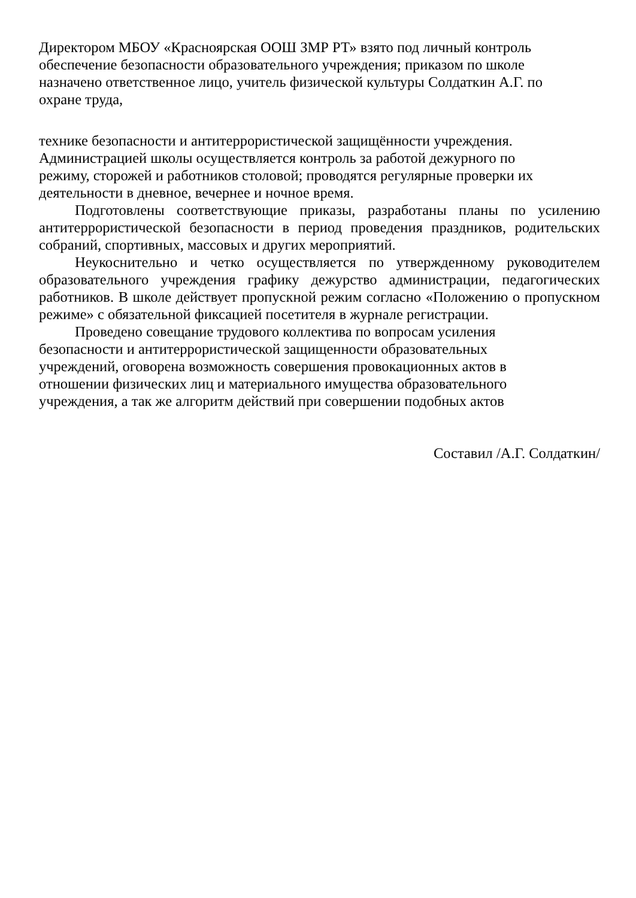Директором МБОУ «Красноярская ООШ ЗМР РТ» взято под личный контроль
обеспечение безопасности образовательного учреждения; приказом по школе
назначено ответственное лицо, учитель физической культуры Солдаткин А.Г. по
охране труда,
технике безопасности и антитеррористической защищённости учреждения.
Администрацией школы осуществляется контроль за работой дежурного по
режиму, сторожей и работников столовой; проводятся регулярные проверки их
деятельности в дневное, вечернее и ночное время.
Подготовлены соответствующие приказы, разработаны планы по усилению антитеррористической безопасности в период проведения праздников, родительских собраний, спортивных, массовых и других мероприятий.
Неукоснительно и четко осуществляется по утвержденному руководителем образовательного учреждения графику дежурство администрации, педагогических работников. В школе действует пропускной режим согласно «Положению о пропускном режиме» с обязательной фиксацией посетителя в журнале регистрации.
Проведено совещание трудового коллектива по вопросам усиления
безопасности и антитеррористической защищенности образовательных
учреждений, оговорена возможность совершения провокационных актов в
отношении физических лиц и материального имущества образовательного
учреждения, а так же алгоритм действий при совершении подобных актов
Составил /А.Г. Солдаткин/